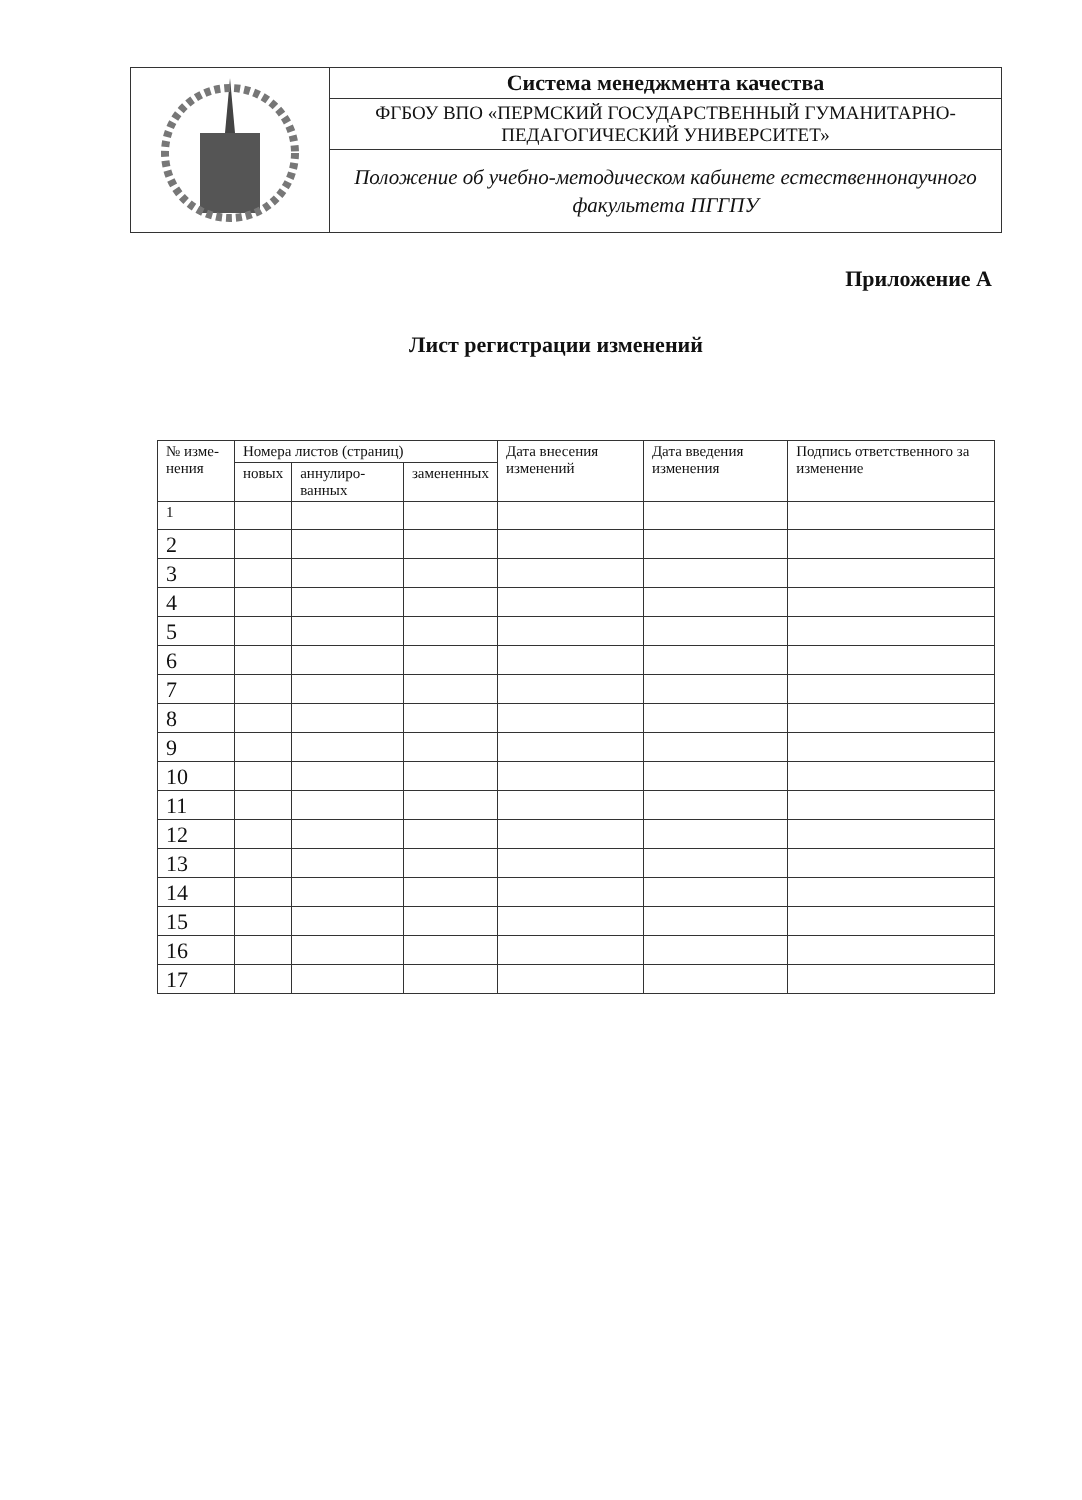| | Система менеджмента качества |
| | ФГБОУ ВПО «ПЕРМСКИЙ ГОСУДАРСТВЕННЫЙ ГУМАНИТАРНО-ПЕДАГОГИЧЕСКИЙ УНИВЕРСИТЕТ» |
| | Положение об учебно-методическом кабинете естественнонаучного факультета ПГГПУ |
Приложение А
Лист регистрации изменений
| № изме-нения | Номера листов (страниц) | | | Дата внесения изменений | Дата введения изменения | Подпись ответственного за изменение |
| --- | --- | --- | --- | --- | --- | --- |
| | новых | аннулиро-ванных | замененных | | | |
| 1 | | | | | | |
| 2 | | | | | | |
| 3 | | | | | | |
| 4 | | | | | | |
| 5 | | | | | | |
| 6 | | | | | | |
| 7 | | | | | | |
| 8 | | | | | | |
| 9 | | | | | | |
| 10 | | | | | | |
| 11 | | | | | | |
| 12 | | | | | | |
| 13 | | | | | | |
| 14 | | | | | | |
| 15 | | | | | | |
| 16 | | | | | | |
| 17 | | | | | | |